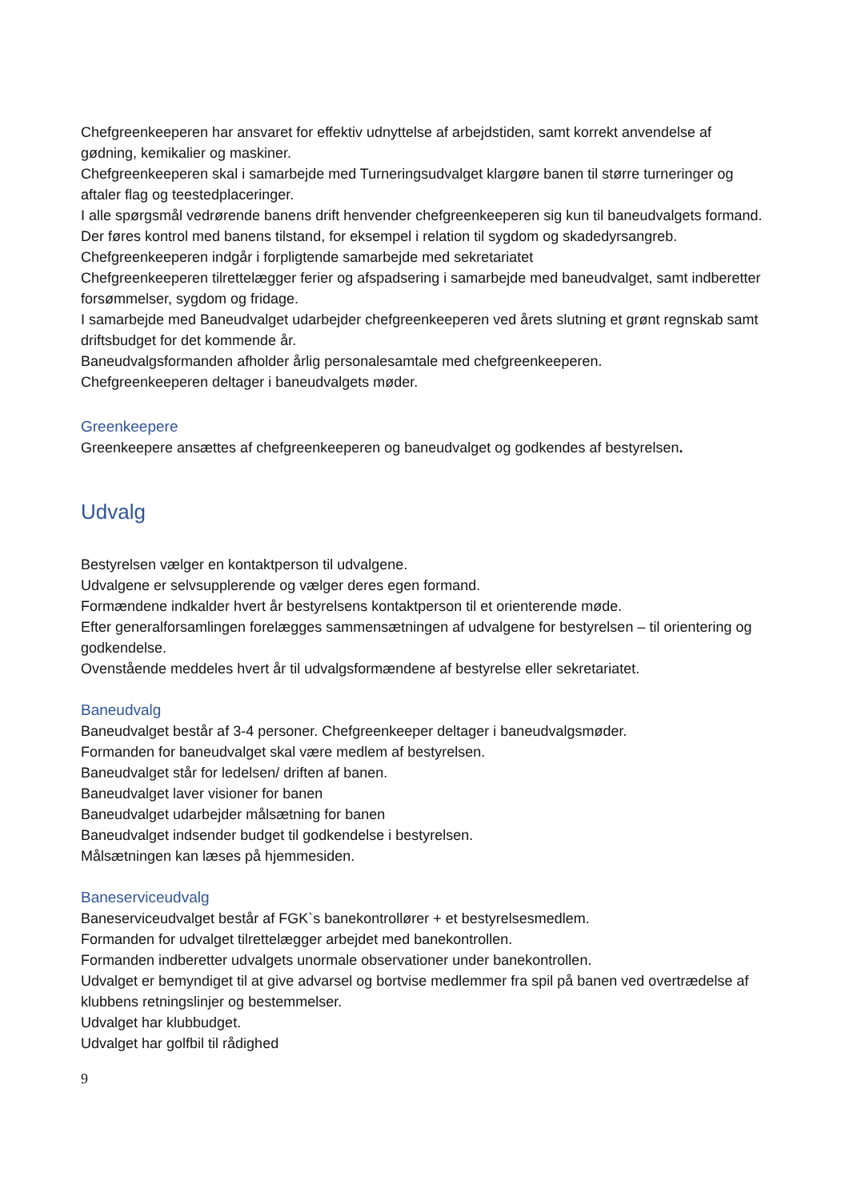Chefgreenkeeperen har ansvaret for effektiv udnyttelse af arbejdstiden, samt korrekt anvendelse af gødning, kemikalier og maskiner.
Chefgreenkeeperen skal i samarbejde med Turneringsudvalget klargøre banen til større turneringer og aftaler flag og teestedplaceringer.
I alle spørgsmål vedrørende banens drift henvender chefgreenkeeperen sig kun til baneudvalgets formand.
Der føres kontrol med banens tilstand, for eksempel i relation til sygdom og skadedyrsangreb.
Chefgreenkeeperen indgår i forpligtende samarbejde med sekretariatet
Chefgreenkeeperen tilrettelægger ferier og afspadsering i samarbejde med baneudvalget, samt indberetter forsømmelser, sygdom og fridage.
I samarbejde med Baneudvalget udarbejder chefgreenkeeperen ved årets slutning et grønt regnskab samt driftsbudget for det kommende år.
Baneudvalgsformanden afholder årlig personalesamtale med chefgreenkeeperen.
Chefgreenkeeperen deltager i baneudvalgets møder.
Greenkeepere
Greenkeepere ansættes af chefgreenkeeperen og baneudvalget og godkendes af bestyrelsen.
Udvalg
Bestyrelsen vælger en kontaktperson til udvalgene.
Udvalgene er selvsupplerende og vælger deres egen formand.
Formændene indkalder hvert år bestyrelsens kontaktperson til et orienterende møde.
Efter generalforsamlingen forelægges sammensætningen af udvalgene for bestyrelsen – til orientering og godkendelse.
Ovenstående meddeles hvert år til udvalgsformændene af bestyrelse eller sekretariatet.
Baneudvalg
Baneudvalget består af 3-4 personer. Chefgreenkeeper deltager i baneudvalgsmøder.
Formanden for baneudvalget skal være medlem af bestyrelsen.
Baneudvalget står for ledelsen/ driften af banen.
Baneudvalget laver visioner for banen
Baneudvalget udarbejder målsætning for banen
Baneudvalget indsender budget til godkendelse i bestyrelsen.
Målsætningen kan læses på hjemmesiden.
Baneserviceudvalg
Baneserviceudvalget består af FGK`s banekontrollører + et bestyrelsesmedlem.
Formanden for udvalget tilrettelægger arbejdet med banekontrollen.
Formanden indberetter udvalgets unormale observationer under banekontrollen.
Udvalget er bemyndiget til at give advarsel og bortvise medlemmer fra spil på banen ved overtrædelse af klubbens retningslinjer og bestemmelser.
Udvalget har klubbudget.
Udvalget har golfbil til rådighed
9